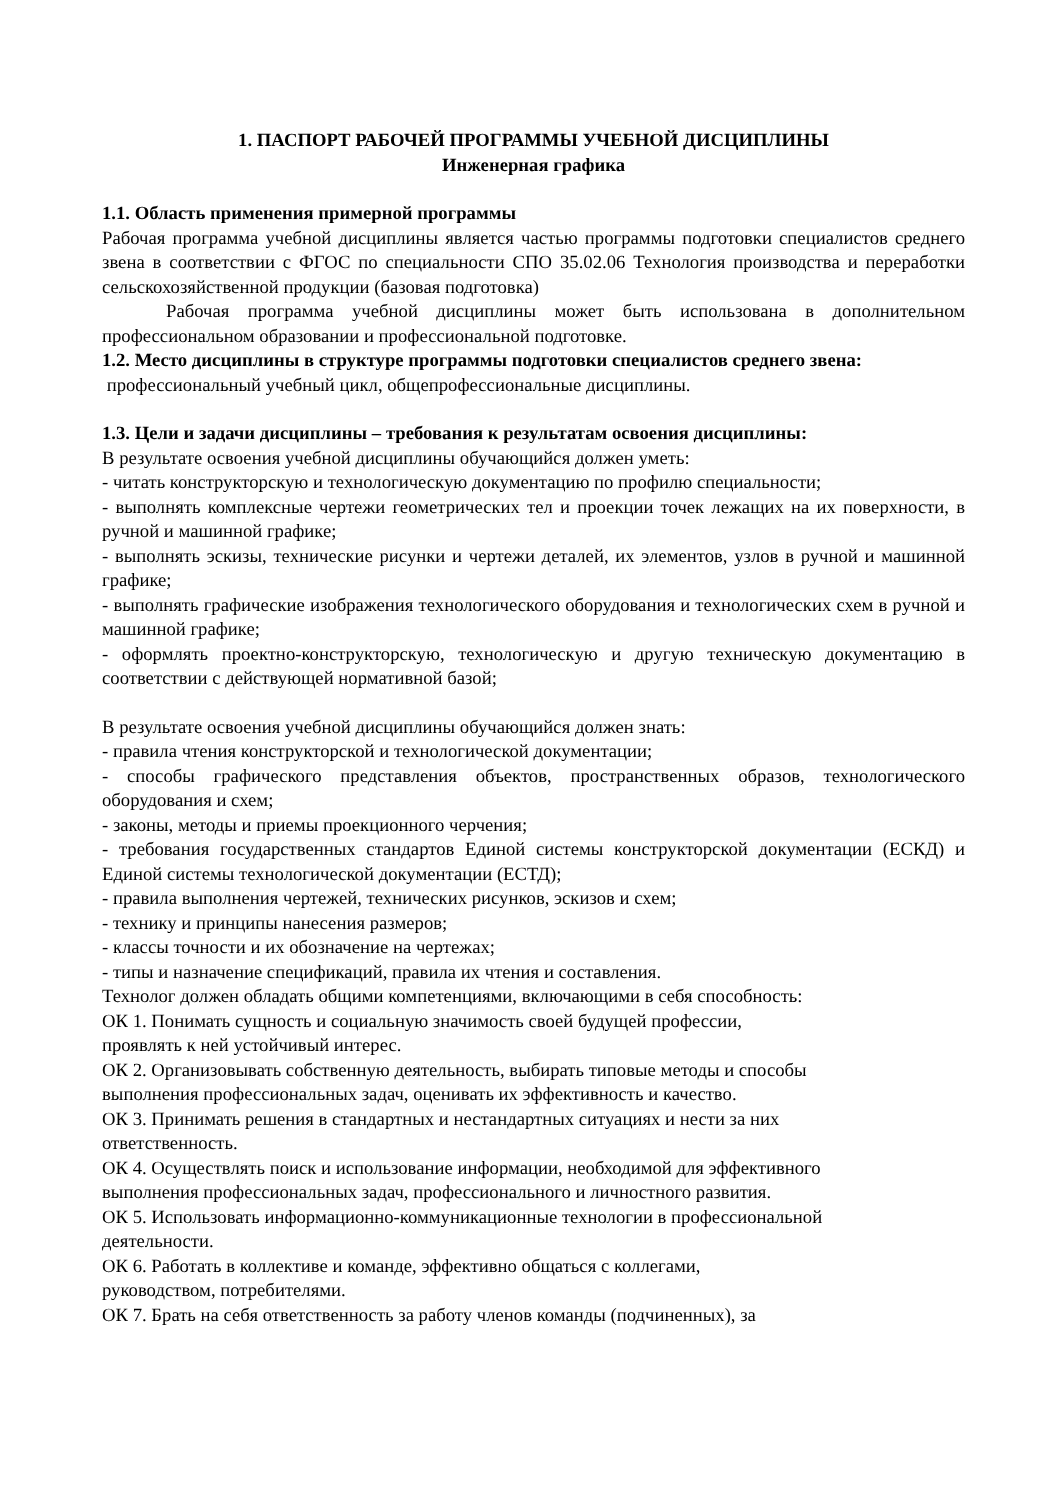1. ПАСПОРТ РАБОЧЕЙ ПРОГРАММЫ УЧЕБНОЙ ДИСЦИПЛИНЫ
Инженерная графика
1.1. Область применения примерной программы
Рабочая программа учебной дисциплины является частью программы подготовки специалистов среднего звена в соответствии с ФГОС по специальности СПО 35.02.06 Технология производства и переработки сельскохозяйственной продукции (базовая подготовка)
Рабочая программа учебной дисциплины может быть использована в дополнительном профессиональном образовании и профессиональной подготовке.
1.2. Место дисциплины в структуре программы подготовки специалистов среднего звена:
профессиональный учебный цикл, общепрофессиональные дисциплины.
1.3. Цели и задачи дисциплины – требования к результатам освоения дисциплины:
В результате освоения учебной дисциплины обучающийся должен уметь:
- читать конструкторскую и технологическую документацию по профилю специальности;
- выполнять комплексные чертежи геометрических тел и проекции точек лежащих на их поверхности, в ручной и машинной графике;
- выполнять эскизы, технические рисунки и чертежи деталей, их элементов, узлов в ручной и машинной графике;
- выполнять графические изображения технологического оборудования и технологических схем в ручной и машинной графике;
- оформлять проектно-конструкторскую, технологическую и другую техническую документацию в соответствии с действующей нормативной базой;
В результате освоения учебной дисциплины обучающийся должен знать:
- правила чтения конструкторской и технологической документации;
- способы графического представления объектов, пространственных образов, технологического оборудования и схем;
- законы, методы и приемы проекционного черчения;
- требования государственных стандартов Единой системы конструкторской документации (ЕСКД) и Единой системы технологической документации (ЕСТД);
- правила выполнения чертежей, технических рисунков, эскизов и схем;
- технику и принципы нанесения размеров;
- классы точности и их обозначение на чертежах;
- типы и назначение спецификаций, правила их чтения и составления.
Технолог должен обладать общими компетенциями, включающими в себя способность:
ОК 1. Понимать сущность и социальную значимость своей будущей профессии,
проявлять к ней устойчивый интерес.
ОК 2. Организовывать собственную деятельность, выбирать типовые методы и способы
выполнения профессиональных задач, оценивать их эффективность и качество.
ОК 3. Принимать решения в стандартных и нестандартных ситуациях и нести за них
ответственность.
ОК 4. Осуществлять поиск и использование информации, необходимой для эффективного
выполнения профессиональных задач, профессионального и личностного развития.
ОК 5. Использовать информационно-коммуникационные технологии в профессиональной
деятельности.
ОК 6. Работать в коллективе и команде, эффективно общаться с коллегами,
руководством, потребителями.
ОК 7. Брать на себя ответственность за работу членов команды (подчиненных), за